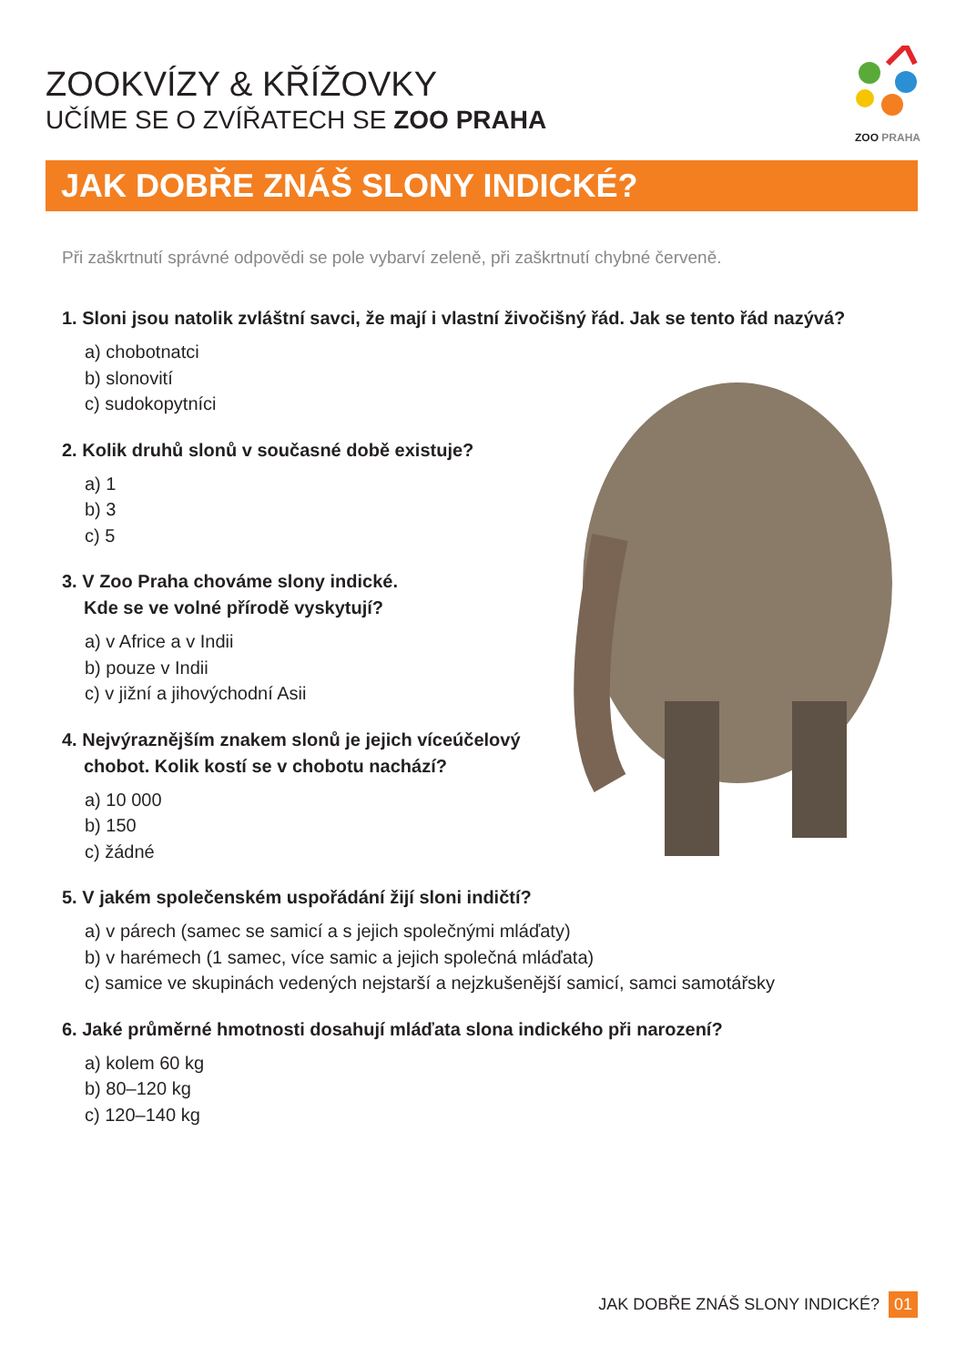ZOOKVÍZY & KŘÍŽOVKY
UČÍME SE O ZVÍŘATECH SE ZOO PRAHA
ZOO PRAHA
JAK DOBŘE ZNÁŠ SLONY INDICKÉ?
Při zaškrtnutí správné odpovědi se pole vybarví zeleně, při zaškrtnutí chybné červeně.
1. Sloni jsou natolik zvláštní savci, že mají i vlastní živočišný řád. Jak se tento řád nazývá?
a) chobotnatci
b) slonovití
c) sudokopytníci
2. Kolik druhů slonů v současné době existuje?
a) 1
b) 3
c) 5
3. V Zoo Praha chováme slony indické.
Kde se ve volné přírodě vyskytují?
a) v Africe a v Indii
b) pouze v Indii
c) v jižní a jihovýchodní Asii
4. Nejvýraznějším znakem slonů je jejich víceúčelový
chobot. Kolik kostí se v chobotu nachází?
a) 10 000
b) 150
c) žádné
5. V jakém společenském uspořádání žijí sloni indičtí?
a) v párech (samec se samicí a s jejich společnými mláďaty)
b) v harémech (1 samec, více samic a jejich společná mláďata)
c) samice ve skupinách vedených nejstarší a nejzkušenější samicí, samci samotářsky
6. Jaké průměrné hmotnosti dosahují mláďata slona indického při narození?
a) kolem 60 kg
b) 80–120 kg
c) 120–140 kg
JAK DOBŘE ZNÁŠ SLONY INDICKÉ? 01